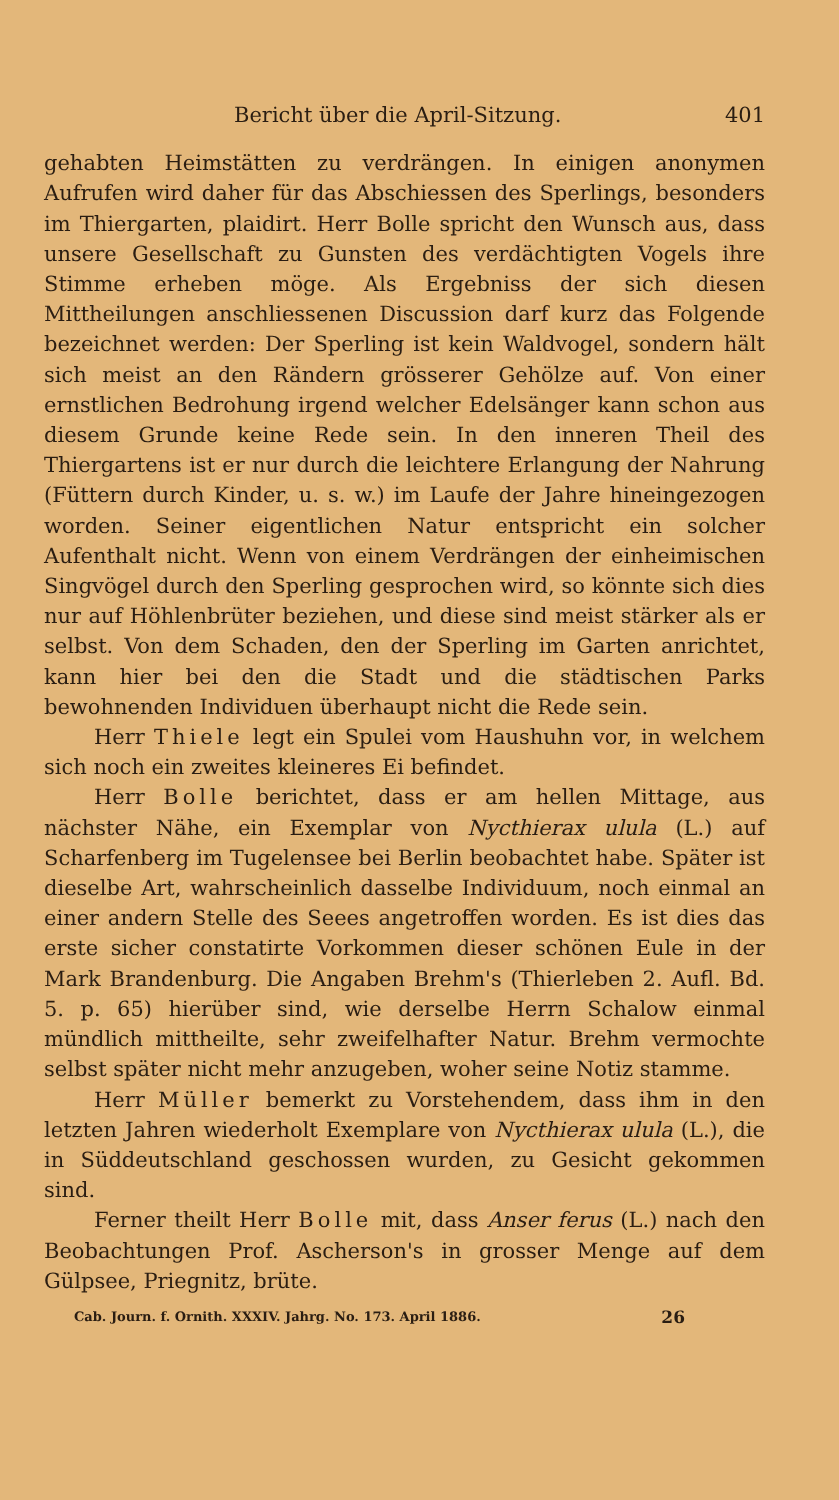Bericht über die April-Sitzung. 401
gehabten Heimstätten zu verdrängen. In einigen anonymen Aufrufen wird daher für das Abschiessen des Sperlings, besonders im Thiergarten, plaidirt. Herr Bolle spricht den Wunsch aus, dass unsere Gesellschaft zu Gunsten des verdächtigten Vogels ihre Stimme erheben möge. Als Ergebniss der sich diesen Mittheilungen anschliessenen Discussion darf kurz das Folgende bezeichnet werden: Der Sperling ist kein Waldvogel, sondern hält sich meist an den Rändern grösserer Gehölze auf. Von einer ernstlichen Bedrohung irgend welcher Edelsänger kann schon aus diesem Grunde keine Rede sein. In den inneren Theil des Thiergartens ist er nur durch die leichtere Erlangung der Nahrung (Füttern durch Kinder, u. s. w.) im Laufe der Jahre hineingezogen worden. Seiner eigentlichen Natur entspricht ein solcher Aufenthalt nicht. Wenn von einem Verdrängen der einheimischen Singvögel durch den Sperling gesprochen wird, so könnte sich dies nur auf Höhlenbrüter beziehen, und diese sind meist stärker als er selbst. Von dem Schaden, den der Sperling im Garten anrichtet, kann hier bei den die Stadt und die städtischen Parks bewohnenden Individuen überhaupt nicht die Rede sein.
Herr Thiele legt ein Spulei vom Haushuhn vor, in welchem sich noch ein zweites kleineres Ei befindet.
Herr Bolle berichtet, dass er am hellen Mittage, aus nächster Nähe, ein Exemplar von Nycthierax ulula (L.) auf Scharfenberg im Tugelensee bei Berlin beobachtet habe. Später ist dieselbe Art, wahrscheinlich dasselbe Individuum, noch einmal an einer andern Stelle des Seees angetroffen worden. Es ist dies das erste sicher constatirte Vorkommen dieser schönen Eule in der Mark Brandenburg. Die Angaben Brehm's (Thierleben 2. Aufl. Bd. 5. p. 65) hierüber sind, wie derselbe Herrn Schalow einmal mündlich mittheilte, sehr zweifelhafter Natur. Brehm vermochte selbst später nicht mehr anzugeben, woher seine Notiz stamme.
Herr Müller bemerkt zu Vorstehendem, dass ihm in den letzten Jahren wiederholt Exemplare von Nycthierax ulula (L.), die in Süddeutschland geschossen wurden, zu Gesicht gekommen sind.
Ferner theilt Herr Bolle mit, dass Anser ferus (L.) nach den Beobachtungen Prof. Ascherson's in grosser Menge auf dem Gülpsee, Priegnitz, brüte.
Cab. Journ. f. Ornith. XXXIV. Jahrg. No. 173. April 1886. 26